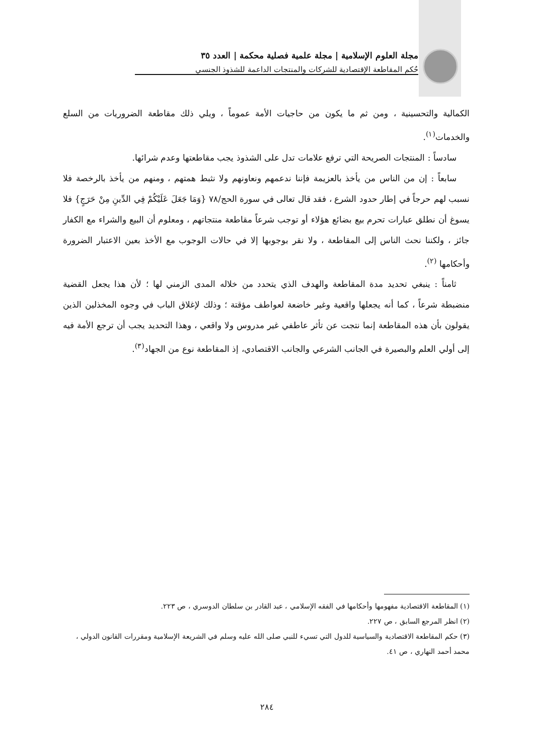مجلة العلوم الإسلامية | مجلة علمية فصلية محكمة | العدد ٣٥
حُكم المقاطعة الإقتصادية للشركات والمنتجات الداعمة للشذوذ الجنسي
الكمالية والتحسينية ، ومن ثم ما يكون من حاجيات الأمة عموماً ، ويلي ذلك مقاطعة الضروريات من السلع والخدمات<sup>(١)</sup>.
سادساً : المنتجات الصريحة التي ترفع علامات تدل على الشذوذ يجب مقاطعتها وعدم شرائها.
سابعاً : إن من الناس من يأخذ بالعزيمة فإننا ندعمهم ونعاونهم ولا نثبط همتهم ، ومنهم من يأخذ بالرخصة فلا نسبب لهم حرجاً في إطار حدود الشرع ، فقد قال تعالى في سورة الحج/٧٨ {وَمَا جَعَلَ عَلَيْكُمْ فِي الدِّينِ مِنْ حَرَجٍ} فلا يسوغ أن نطلق عبارات تحرم بيع بضائع هؤلاء أو توجب شرعاً مقاطعة منتجاتهم ، ومعلوم أن البيع والشراء مع الكفار جائز ، ولكننا نحث الناس إلى المقاطعة ، ولا نقر بوجوبها إلا في حالات الوجوب مع الأخذ بعين الاعتبار الضرورة وأحكامها <sup>(٢)</sup>.
ثامناً : ينبغي تحديد مدة المقاطعة والهدف الذي يتحدد من خلاله المدى الزمني لها ؛ لأن هذا يجعل القضية منضبطة شرعاً ، كما أنه يجعلها واقعية وغير خاضعة لعواطف مؤقتة ؛ وذلك لإغلاق الباب في وجوه المخذلين الذين يقولون بأن هذه المقاطعة إنما نتجت عن تأثر عاطفي غير مدروس ولا واقعي ، وهذا التحديد يجب أن ترجع الأمة فيه إلى أولي العلم والبصيرة في الجانب الشرعي والجانب الاقتصادي، إذ المقاطعة نوع من الجهاد<sup>(٣)</sup>.
(١) المقاطعة الاقتصادية مفهومها وأحكامها في الفقه الإسلامي ، عبد القادر بن سلطان الدوسري ، ص ٢٢٣.
(٢) انظر المرجع السابق ، ص ٢٢٧.
(٣) حكم المقاطعة الاقتصادية والسياسية للدول التي تسيء للنبي صلى الله عليه وسلم في الشريعة الإسلامية ومقررات القانون الدولي ، محمد أحمد النهاري ، ص ٤١.
٢٨٤